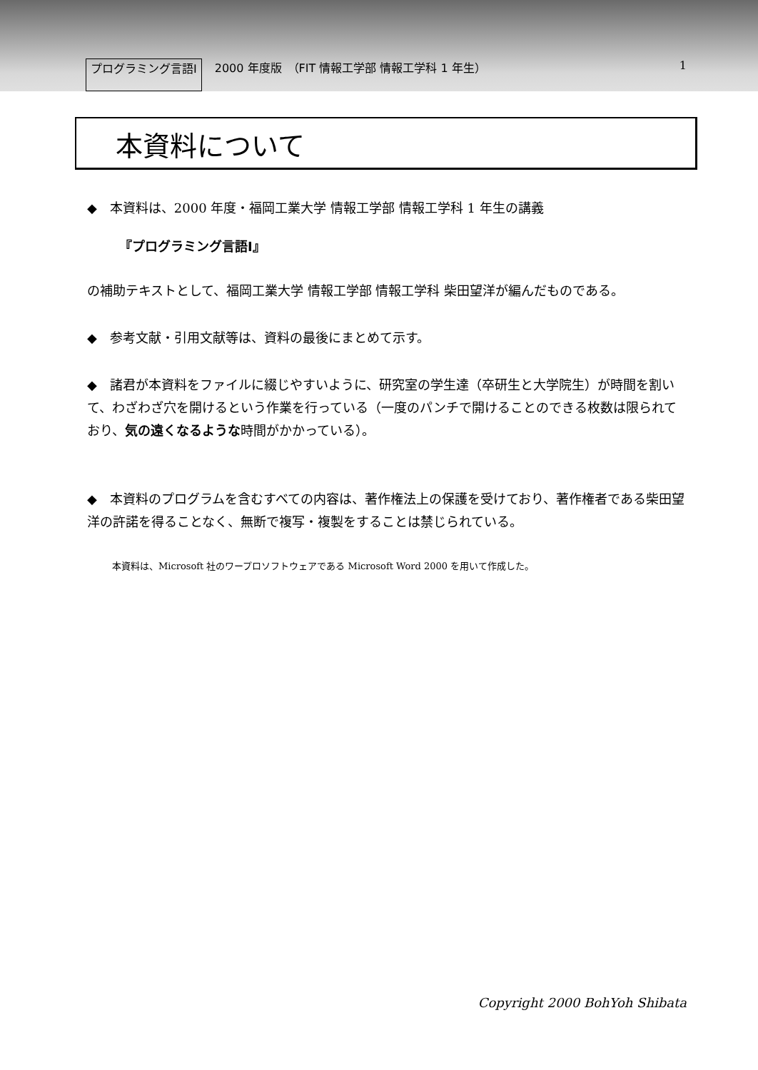プログラミング言語Ⅰ 2000 年度版　（FIT 情報工学部 情報工学科 1 年生） 1
本資料について
◆　本資料は、2000 年度・福岡工業大学 情報工学部 情報工学科 1 年生の講義
『プログラミング言語Ⅰ』
の補助テキストとして、福岡工業大学 情報工学部 情報工学科 柴田望洋が編んだものである。
◆　参考文献・引用文献等は、資料の最後にまとめて示す。
◆　諸君が本資料をファイルに綴じやすいように、研究室の学生達（卒研生と大学院生）が時間を割いて、わざわざ穴を開けるという作業を行っている（一度のパンチで開けることのできる枚数は限られており、気の遠くなるような時間がかかっている）。
◆　本資料のプログラムを含むすべての内容は、著作権法上の保護を受けており、著作権者である柴田望洋の許諾を得ることなく、無断で複写・複製をすることは禁じられている。
本資料は、Microsoft 社のワープロソフトウェアである Microsoft Word 2000 を用いて作成した。
Copyright 2000 BohYoh Shibata